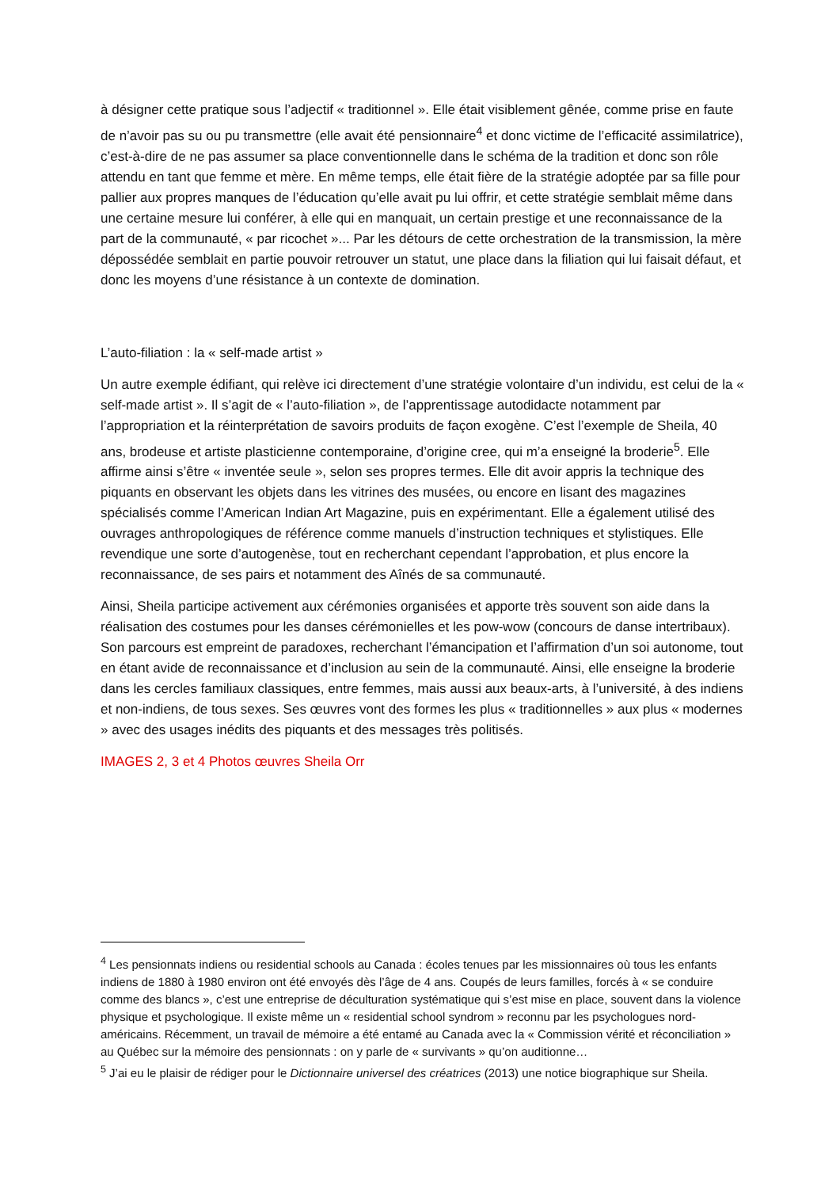à désigner cette pratique sous l’adjectif « traditionnel ». Elle était visiblement gênée, comme prise en faute de n’avoir pas su ou pu transmettre (elle avait été pensionnaire<sup>4</sup> et donc victime de l’efficacité assimilatrice), c’est-à-dire de ne pas assumer sa place conventionnelle dans le schéma de la tradition et donc son rôle attendu en tant que femme et mère. En même temps, elle était fière de la stratégie adoptée par sa fille pour pallier aux propres manques de l’éducation qu’elle avait pu lui offrir, et cette stratégie semblait même dans une certaine mesure lui conférer, à elle qui en manquait, un certain prestige et une reconnaissance de la part de la communauté, « par ricochet »... Par les détours de cette orchestration de la transmission, la mère dépossédée semblait en partie pouvoir retrouver un statut, une place dans la filiation qui lui faisait défaut, et donc les moyens d’une résistance à un contexte de domination.
L’auto-filiation : la « self-made artist »
Un autre exemple édifiant, qui relève ici directement d’une stratégie volontaire d’un individu, est celui de la « self-made artist ». Il s’agit de « l’auto-filiation », de l’apprentissage autodidacte notamment par l’appropriation et la réinterprétation de savoirs produits de façon exogène. C’est l’exemple de Sheila, 40 ans, brodeuse et artiste plasticienne contemporaine, d’origine cree, qui m’a enseigné la broderie<sup>5</sup>. Elle affirme ainsi s’être « inventée seule », selon ses propres termes. Elle dit avoir appris la technique des piquants en observant les objets dans les vitrines des musées, ou encore en lisant des magazines spécialisés comme l’American Indian Art Magazine, puis en expérimentant. Elle a également utilisé des ouvrages anthropologiques de référence comme manuels d’instruction techniques et stylistiques. Elle revendique une sorte d’autogenèse, tout en recherchant cependant l’approbation, et plus encore la reconnaissance, de ses pairs et notamment des Aînés de sa communauté.
Ainsi, Sheila participe activement aux cérémonies organisées et apporte très souvent son aide dans la réalisation des costumes pour les danses cérémonielles et les pow-wow (concours de danse intertribaux). Son parcours est empreint de paradoxes, recherchant l’émancipation et l’affirmation d’un soi autonome, tout en étant avide de reconnaissance et d’inclusion au sein de la communauté. Ainsi, elle enseigne la broderie dans les cercles familiaux classiques, entre femmes, mais aussi aux beaux-arts, à l’université, à des indiens et non-indiens, de tous sexes. Ses œuvres vont des formes les plus « traditionnelles » aux plus « modernes » avec des usages inédits des piquants et des messages très politisés.
IMAGES 2, 3 et 4 Photos œuvres Sheila Orr
<sup>4</sup> Les pensionnats indiens ou residential schools au Canada : écoles tenues par les missionnaires où tous les enfants indiens de 1880 à 1980 environ ont été envoyés dès l’âge de 4 ans. Coupés de leurs familles, forcés à « se conduire comme des blancs », c’est une entreprise de déculturation systématique qui s’est mise en place, souvent dans la violence physique et psychologique. Il existe même un « residential school syndrom » reconnu par les psychologues nord-américains. Récemment, un travail de mémoire a été entamé au Canada avec la « Commission vérité et réconciliation » au Québec sur la mémoire des pensionnats : on y parle de « survivants » qu’on auditionne…
<sup>5</sup> J’ai eu le plaisir de rédiger pour le Dictionnaire universel des créatrices (2013) une notice biographique sur Sheila.